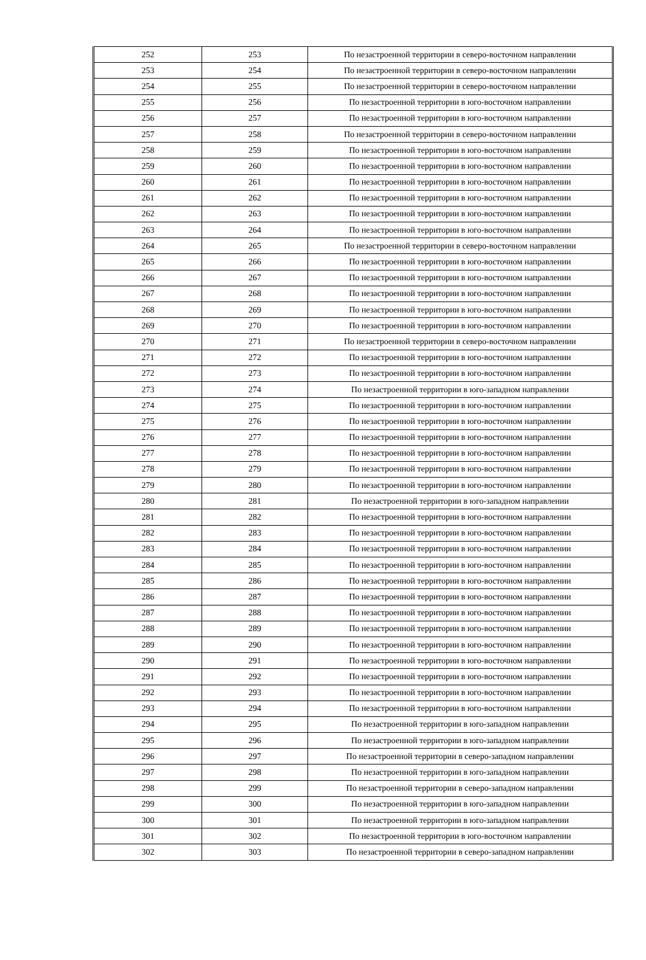| 252 | 253 | По незастроенной территории в северо-восточном направлении |
| 253 | 254 | По незастроенной территории в северо-восточном направлении |
| 254 | 255 | По незастроенной территории в северо-восточном направлении |
| 255 | 256 | По незастроенной территории в юго-восточном направлении |
| 256 | 257 | По незастроенной территории в юго-восточном направлении |
| 257 | 258 | По незастроенной территории в северо-восточном направлении |
| 258 | 259 | По незастроенной территории в юго-восточном направлении |
| 259 | 260 | По незастроенной территории в юго-восточном направлении |
| 260 | 261 | По незастроенной территории в юго-восточном направлении |
| 261 | 262 | По незастроенной территории в юго-восточном направлении |
| 262 | 263 | По незастроенной территории в юго-восточном направлении |
| 263 | 264 | По незастроенной территории в юго-восточном направлении |
| 264 | 265 | По незастроенной территории в северо-восточном направлении |
| 265 | 266 | По незастроенной территории в юго-восточном направлении |
| 266 | 267 | По незастроенной территории в юго-восточном направлении |
| 267 | 268 | По незастроенной территории в юго-восточном направлении |
| 268 | 269 | По незастроенной территории в юго-восточном направлении |
| 269 | 270 | По незастроенной территории в юго-восточном направлении |
| 270 | 271 | По незастроенной территории в северо-восточном направлении |
| 271 | 272 | По незастроенной территории в юго-восточном направлении |
| 272 | 273 | По незастроенной территории в юго-восточном направлении |
| 273 | 274 | По незастроенной территории в юго-западном направлении |
| 274 | 275 | По незастроенной территории в юго-восточном направлении |
| 275 | 276 | По незастроенной территории в юго-восточном направлении |
| 276 | 277 | По незастроенной территории в юго-восточном направлении |
| 277 | 278 | По незастроенной территории в юго-восточном направлении |
| 278 | 279 | По незастроенной территории в юго-восточном направлении |
| 279 | 280 | По незастроенной территории в юго-восточном направлении |
| 280 | 281 | По незастроенной территории в юго-западном направлении |
| 281 | 282 | По незастроенной территории в юго-восточном направлении |
| 282 | 283 | По незастроенной территории в юго-восточном направлении |
| 283 | 284 | По незастроенной территории в юго-восточном направлении |
| 284 | 285 | По незастроенной территории в юго-восточном направлении |
| 285 | 286 | По незастроенной территории в юго-восточном направлении |
| 286 | 287 | По незастроенной территории в юго-восточном направлении |
| 287 | 288 | По незастроенной территории в юго-восточном направлении |
| 288 | 289 | По незастроенной территории в юго-восточном направлении |
| 289 | 290 | По незастроенной территории в юго-восточном направлении |
| 290 | 291 | По незастроенной территории в юго-восточном направлении |
| 291 | 292 | По незастроенной территории в юго-восточном направлении |
| 292 | 293 | По незастроенной территории в юго-восточном направлении |
| 293 | 294 | По незастроенной территории в юго-восточном направлении |
| 294 | 295 | По незастроенной территории в юго-западном направлении |
| 295 | 296 | По незастроенной территории в юго-западном направлении |
| 296 | 297 | По незастроенной территории в северо-западном направлении |
| 297 | 298 | По незастроенной территории в юго-западном направлении |
| 298 | 299 | По незастроенной территории в северо-западном направлении |
| 299 | 300 | По незастроенной территории в юго-западном направлении |
| 300 | 301 | По незастроенной территории в юго-западном направлении |
| 301 | 302 | По незастроенной территории в юго-восточном направлении |
| 302 | 303 | По незастроенной территории в северо-западном направлении |